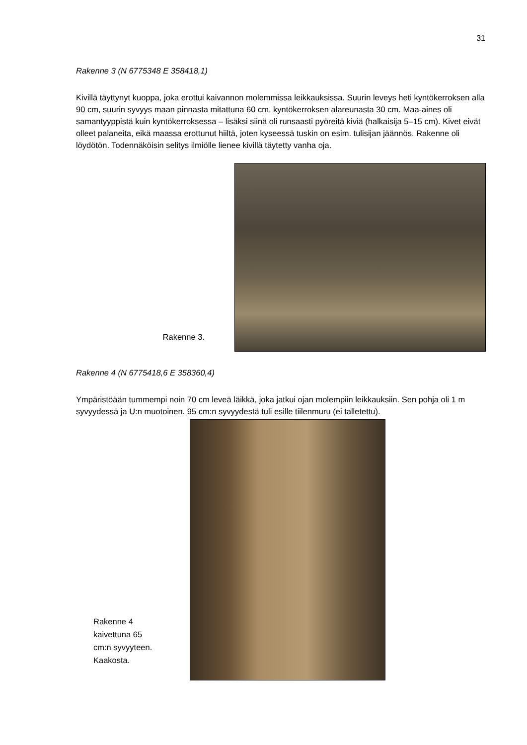31
Rakenne 3 (N 6775348 E 358418,1)
Kivillä täyttynyt kuoppa, joka erottui kaivannon molemmissa leikkauksissa. Suurin leveys heti kyntökerroksen alla 90 cm, suurin syvyys maan pinnasta mitattuna 60 cm, kyntökerroksen alareunasta 30 cm. Maa-aines oli samantyyppistä kuin kyntökerroksessa – lisäksi siinä oli runsaasti pyöreitä kiviä (halkaisija 5–15 cm). Kivet eivät olleet palaneita, eikä maassa erottunut hiiltä, joten kyseessä tuskin on esim. tulisijan jäännös. Rakenne oli löydötön. Todennäköisin selitys ilmiölle lienee kivillä täytetty vanha oja.
Rakenne 3.
Rakenne 4 (N 6775418,6 E 358360,4)
Ympäristöään tummempi noin 70 cm leveä läikkä, joka jatkui ojan molempiin leikkauksiin. Sen pohja oli 1 m syvyydessä ja U:n muotoinen. 95 cm:n syvyydestä tuli esille tiilenmuru (ei talletettu).
Rakenne 4 kaivettuna 65 cm:n syvyyteen. Kaakosta.